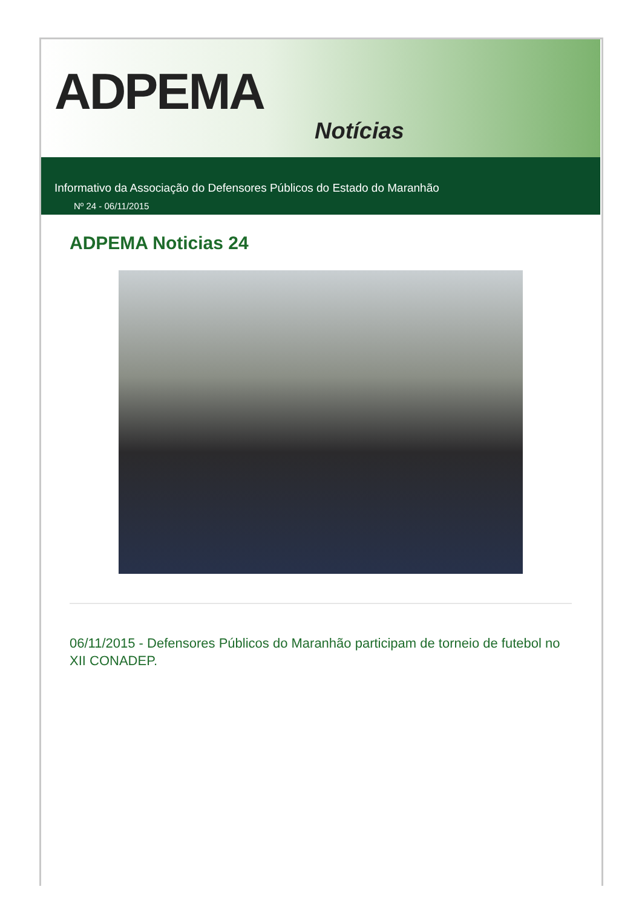ADPEMA
Notícias
Informativo da Associação do Defensores Públicos do Estado do Maranhão
Nº 24 - 06/11/2015
ADPEMA Noticias 24
06/11/2015 - Defensores Públicos do Maranhão participam de torneio de futebol no XII CONADEP.